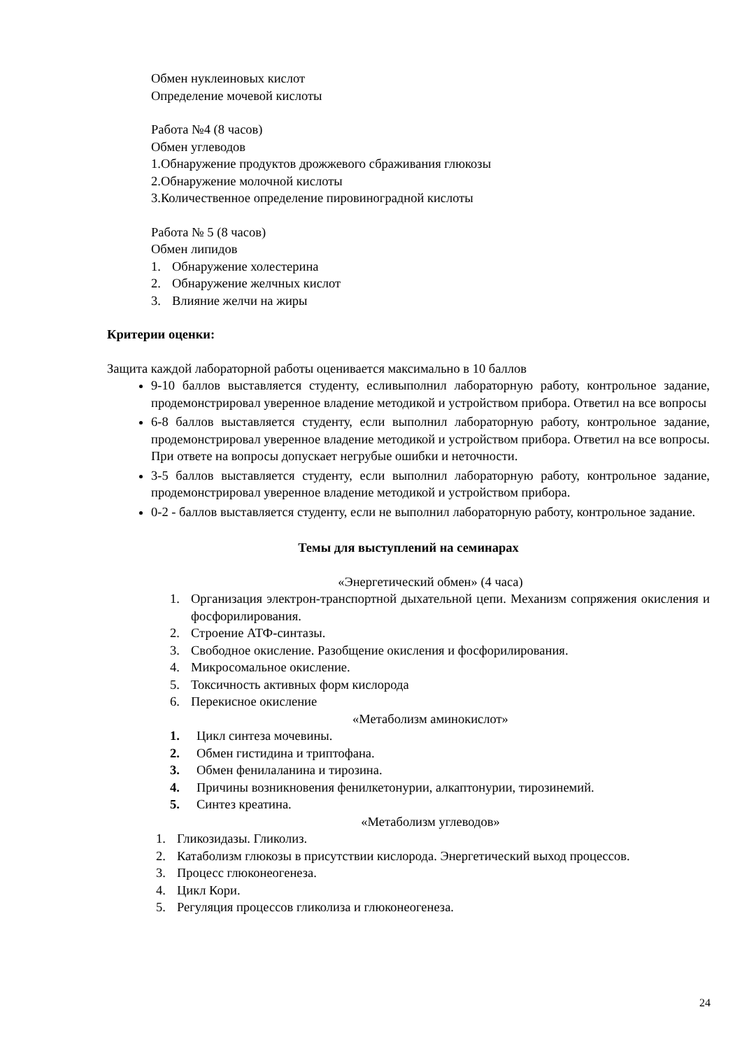Обмен нуклеиновых кислот
Определение мочевой кислоты
Работа №4 (8 часов)
Обмен углеводов
1.Обнаружение продуктов дрожжевого сбраживания глюкозы
2.Обнаружение молочной кислоты
3.Количественное определение пировиноградной кислоты
Работа № 5 (8 часов)
Обмен липидов
1. Обнаружение холестерина
2. Обнаружение желчных кислот
3. Влияние желчи на жиры
Критерии оценки:
Защита каждой лабораторной работы оценивается максимально в 10 баллов
9-10 баллов выставляется студенту, есливыполнил лабораторную работу, контрольное задание, продемонстрировал уверенное владение методикой и устройством прибора. Ответил на все вопросы
6-8 баллов выставляется студенту, если выполнил лабораторную работу, контрольное задание, продемонстрировал уверенное владение методикой и устройством прибора. Ответил на все вопросы. При ответе на вопросы допускает негрубые ошибки и неточности.
3-5 баллов выставляется студенту, если выполнил лабораторную работу, контрольное задание, продемонстрировал уверенное владение методикой и устройством прибора.
0-2 - баллов выставляется студенту, если не выполнил лабораторную работу, контрольное задание.
Темы для выступлений на семинарах
«Энергетический обмен» (4 часа)
1. Организация электрон-транспортной дыхательной цепи. Механизм сопряжения окисления и фосфорилирования.
2. Строение АТФ-синтазы.
3. Свободное окисление. Разобщение окисления и фосфорилирования.
4. Микросомальное окисление.
5. Токсичность активных форм кислорода
6. Перекисное окисление
«Метаболизм аминокислот»
1. Цикл синтеза мочевины.
2. Обмен гистидина и триптофана.
3. Обмен фенилаланина и тирозина.
4. Причины возникновения фенилкетонурии, алкаптонурии, тирозинемий.
5. Синтез креатина.
«Метаболизм углеводов»
1. Гликозидазы. Гликолиз.
2. Катаболизм глюкозы в присутствии кислорода. Энергетический выход процессов.
3. Процесс глюконеогенеза.
4. Цикл Кори.
5. Регуляция процессов гликолиза и глюконеогенеза.
24